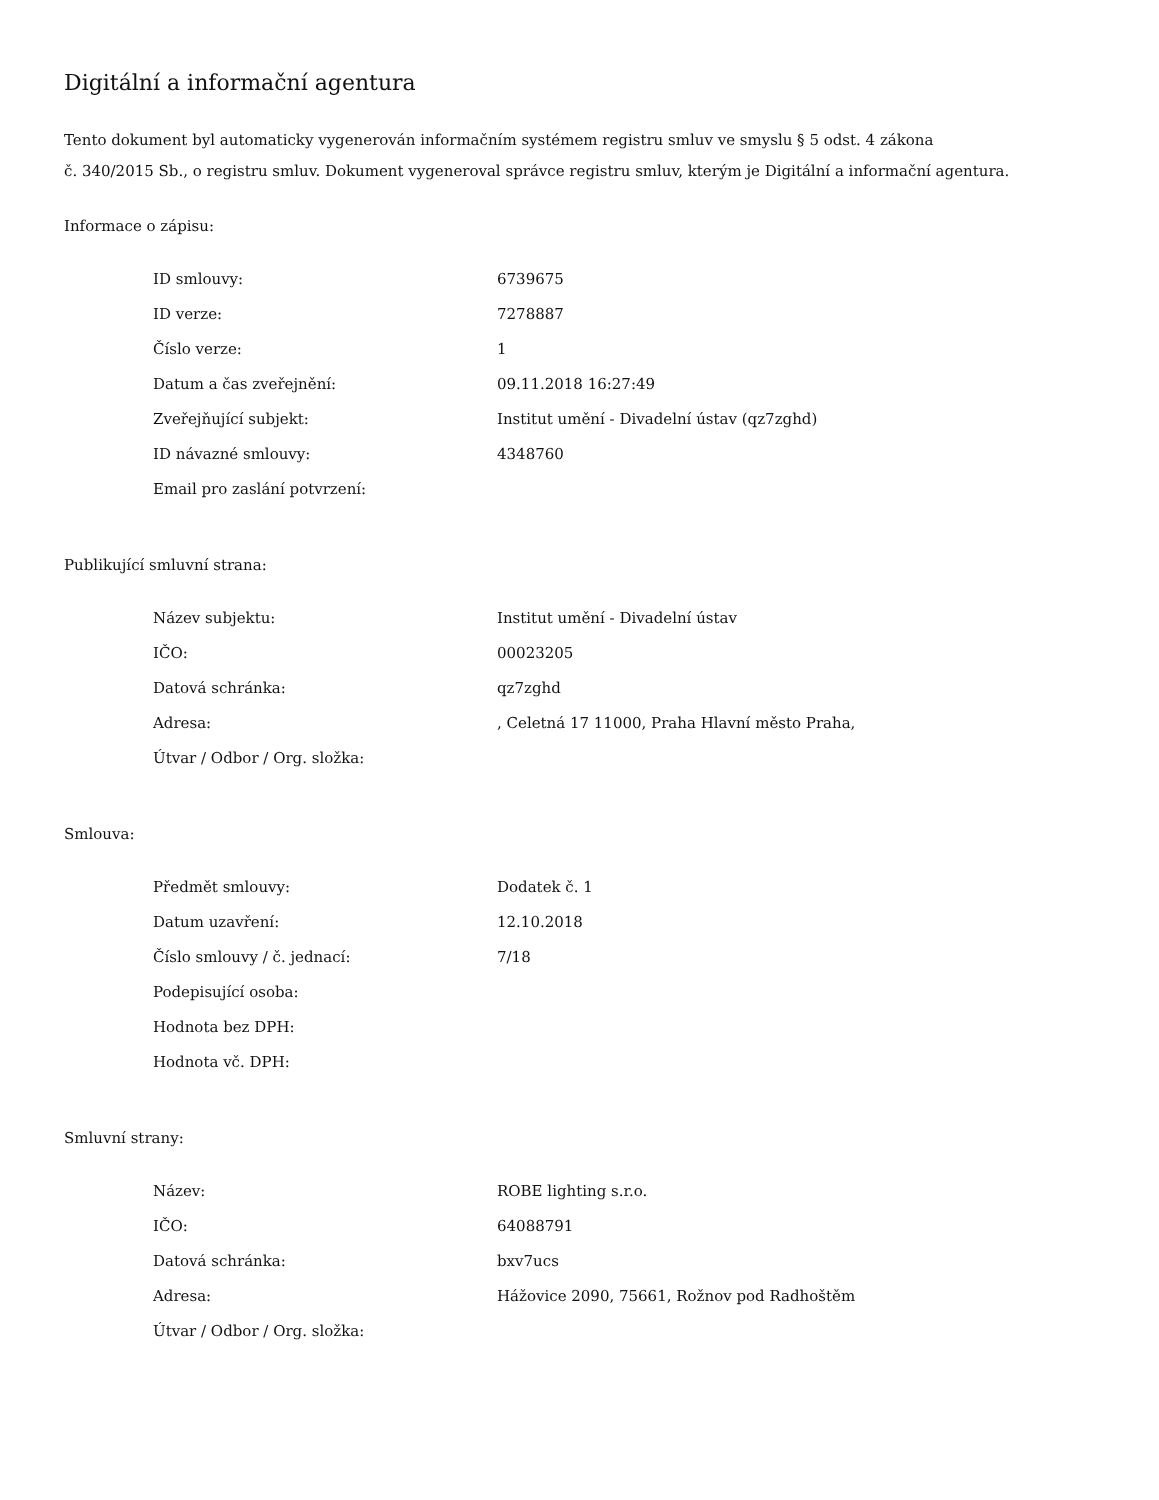Digitální a informační agentura
Tento dokument byl automaticky vygenerován informačním systémem registru smluv ve smyslu § 5 odst. 4 zákona
č. 340/2015 Sb., o registru smluv. Dokument vygeneroval správce registru smluv, kterým je Digitální a informační agentura.
Informace o zápisu:
| ID smlouvy: | 6739675 |
| ID verze: | 7278887 |
| Číslo verze: | 1 |
| Datum a čas zveřejnění: | 09.11.2018 16:27:49 |
| Zveřejňující subjekt: | Institut umění - Divadelní ústav (qz7zghd) |
| ID návazné smlouvy: | 4348760 |
| Email pro zaslání potvrzení: | |
Publikující smluvní strana:
| Název subjektu: | Institut umění - Divadelní ústav |
| IČO: | 00023205 |
| Datová schránka: | qz7zghd |
| Adresa: | , Celetná 17 11000, Praha Hlavní město Praha, |
| Útvar / Odbor / Org. složka: | |
Smlouva:
| Předmět smlouvy: | Dodatek č. 1 |
| Datum uzavření: | 12.10.2018 |
| Číslo smlouvy / č. jednací: | 7/18 |
| Podepisující osoba: | |
| Hodnota bez DPH: | |
| Hodnota vč. DPH: | |
Smluvní strany:
| Název: | ROBE lighting s.r.o. |
| IČO: | 64088791 |
| Datová schránka: | bxv7ucs |
| Adresa: | Hážovice 2090, 75661, Rožnov pod Radhoštěm |
| Útvar / Odbor / Org. složka: | |